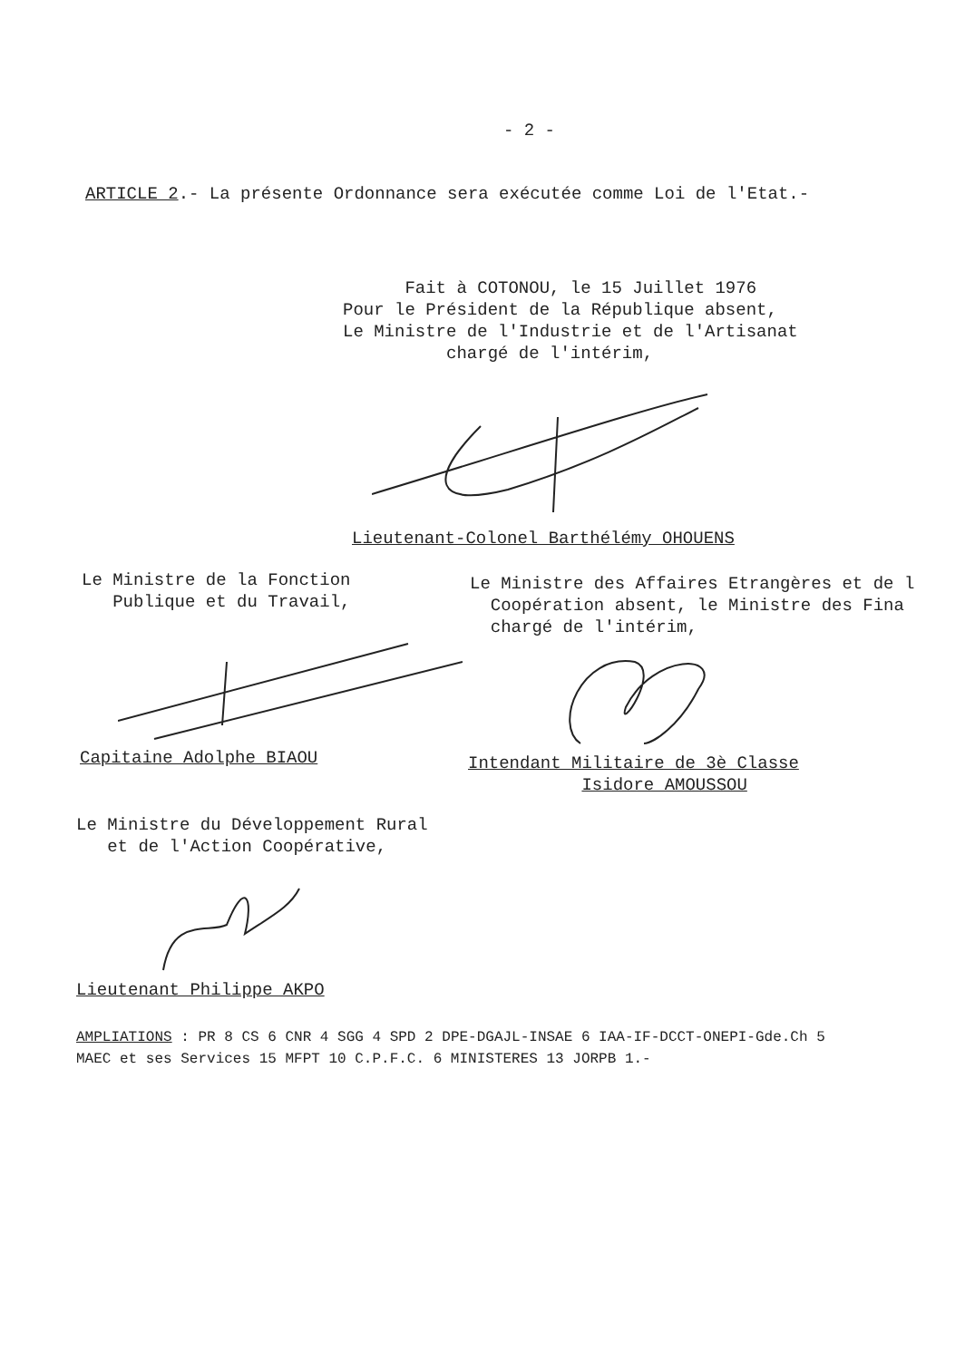- 2 -
ARTICLE 2.- La présente Ordonnance sera exécutée comme Loi de l'Etat.-
Fait à COTONOU, le 15 Juillet 1976 Pour le Président de la République absent, Le Ministre de l'Industrie et de l'Artisanat chargé de l'intérim,
Lieutenant-Colonel Barthélémy OHOUENS
Le Ministre de la Fonction Publique et du Travail,
Le Ministre des Affaires Etrangères et de l Coopération absent, le Ministre des Fina chargé de l'intérim,
Capitaine Adolphe BIAOU
Intendant Militaire de 3è Classe Isidore AMOUSSOU
Le Ministre du Développement Rural et de l'Action Coopérative,
Lieutenant Philippe AKPO
AMPLIATIONS : PR 8 CS 6 CNR 4 SGG 4 SPD 2 DPE-DGAJL-INSAE 6 IAA-IF-DCCT-ONEPI-Gde.Ch 5 MAEC et ses Services 15 MFPT 10 C.P.F.C. 6 MINISTERES 13 JORPB 1.-